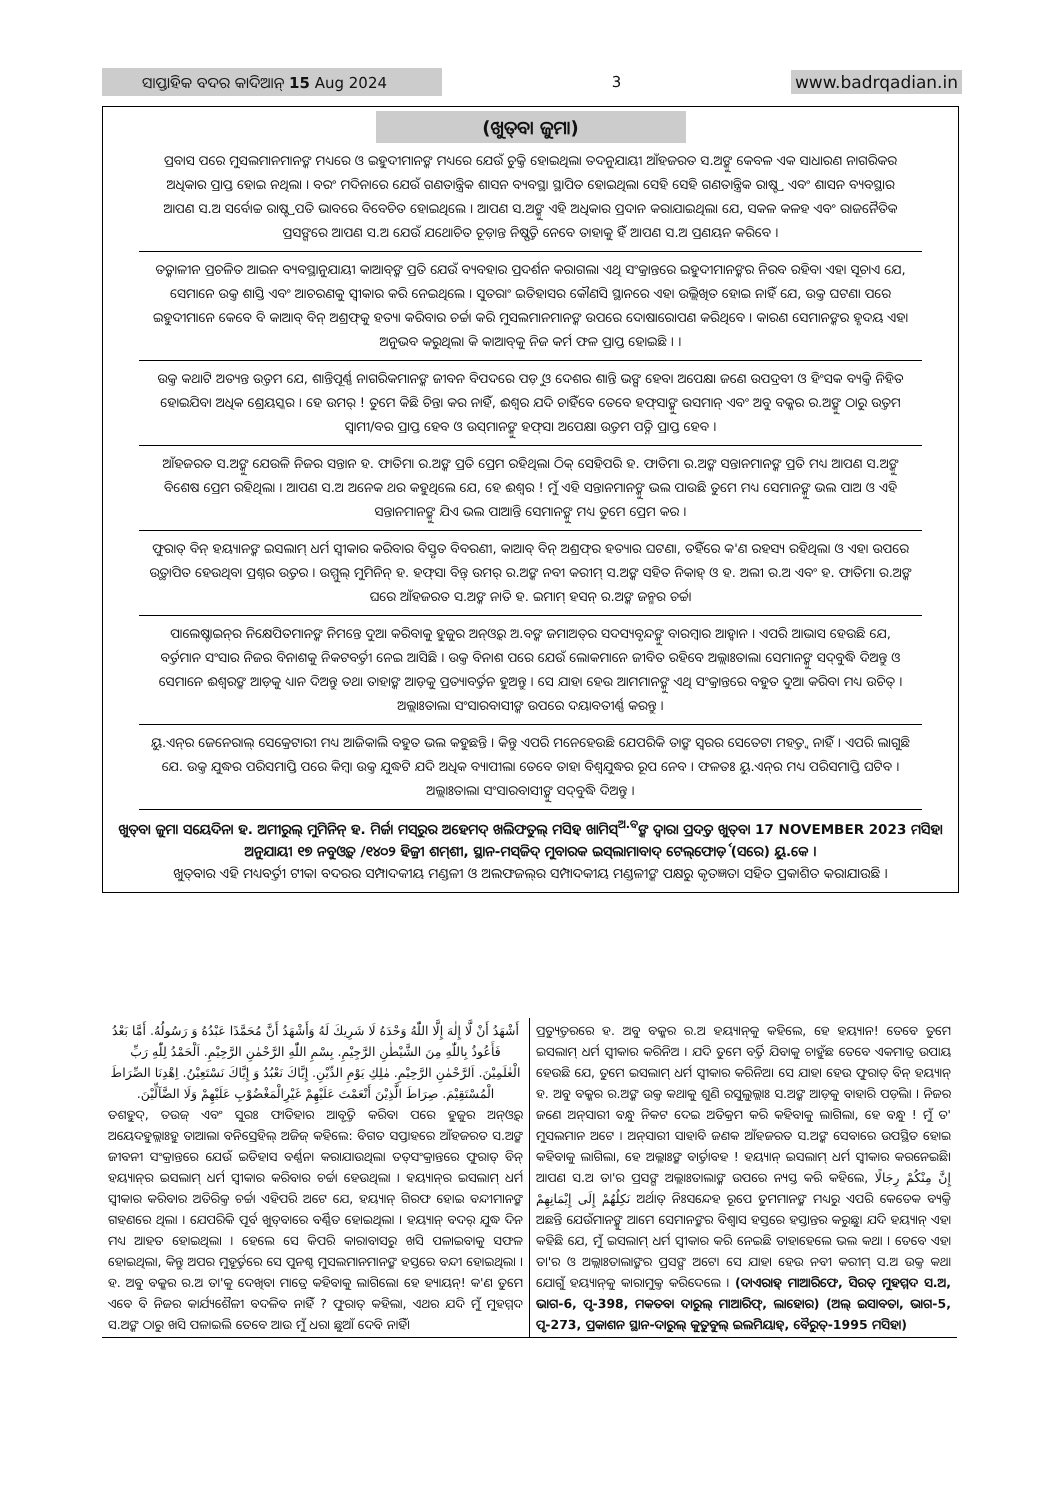ସାପ୍ତାହିକ ବଦର କାଦିଆନ୍ 15 Aug 2024 3 www.badrqadian.in
(ଖୁତ୍‌ବା ଜୁମା)
ପ୍ରବାସ ପରେ ମୁସଲମାନମାନଙ୍କ ମଧ୍ୟରେ ଓ ଇହୁଦୀମାନଙ୍କ ମଧ୍ୟରେ ଯେଉଁ ଚୁକ୍ତି ହୋଇଥିଲା ତଦନୁଯାୟୀ ଆଁହଜରତ ସ.ଅଙ୍କୁ କେବଳ ଏକ ସାଧାରଣ ନାଗରିକର ଅଧିକାର ପ୍ରାପ୍ତ ହୋଇ ନଥିଲା । ବରଂ ମଦିନାରେ ଯେଉଁ ଗଣତାନ୍ତ୍ରିକ ଶାସନ ବ୍ୟବସ୍ଥା ସ୍ଥାପିତ ହୋଇଥିଲା ସେହି ସେହି ଗଣତାନ୍ତ୍ରିକ ରାଷ୍ଟ୍ର ଏବଂ ଶାସନ ବ୍ୟବସ୍ଥାର ଆପଣ ସ.ଅ ସର୍ବୋଚ୍ଚ ରାଷ୍ଟ୍ରପତି ଭାବରେ ବିବେଚିତ ହୋଇଥିଲେ । ଆପଣ ସ.ଅଙ୍କୁ ଏହି ଅଧିକାର ପ୍ରଦାନ କରାଯାଇଥିଲା ଯେ, ସକଳ କଳହ ଏବଂ ରାଜନୈତିକ ପ୍ରସଙ୍ଗରେ ଆପଣ ସ.ଅ ଯେଉଁ ଯଥୋଚିତ ଚୂଡ଼ାନ୍ତ ନିଷ୍ପତ୍ତି ନେବେ ତାହାକୁ ହିଁ ଆପଣ ସ.ଅ ପ୍ରଣୟନ କରିବେ ।
ତତ୍କାଳୀନ ପ୍ରଚଳିତ ଆଇନ ବ୍ୟବସ୍ଥାନୁଯାୟୀ କାଆବ୍‌ଙ୍କ ପ୍ରତି ଯେଉଁ ବ୍ୟବହାର ପ୍ରଦର୍ଶନ କରାଗଲା ଏଥି ସଂକ୍ରାନ୍ତରେ ଇହୁଦୀମାନଙ୍କର ନିରବ ରହିବା ଏହା ସୂଚାଏ ଯେ, ସେମାନେ ଉକ୍ତ ଶାସ୍ତି ଏବଂ ଆଚରଣକୁ ସ୍ୱୀକାର କରି ନେଇଥିଲେ । ସୁତରାଂ ଇତିହାସର କୌଣସି ସ୍ଥାନରେ ଏହା ଉଲ୍ଲିଖିତ ହୋଇ ନାହିଁ ଯେ, ଉକ୍ତ ଘଟଣା ପରେ ଇହୁଦୀମାନେ କେବେ ବି କାଆବ୍ ବିନ୍ ଅଶ୍ରଫ୍‌କୁ ହତ୍ୟା କରିବାର ଚର୍ଚ୍ଚା କରି ମୁସଲମାନମାନଙ୍କ ଉପରେ ଦୋଷାରୋପଣ କରିଥିବେ । କାରଣ ସେମାନଙ୍କର ହୃଦୟ ଏହା ଅନୁଭବ କରୁଥିଲା କି କାଆବ୍‌କୁ ନିଜ କର୍ମ ଫଳ ପ୍ରାପ୍ତ ହୋଇଛି । ।
ଉକ୍ତ କଥାଟି ଅତ୍ୟନ୍ତ ଉତ୍ତମ ଯେ, ଶାନ୍ତିପୂର୍ଣ୍ଣ ନାଗରିକମାନଙ୍କ ଜୀବନ ବିପଦରେ ପଡ଼ୁ ଓ ଦେଶର ଶାନ୍ତି ଭଙ୍ଗ ହେବା ଅପେକ୍ଷା ଜଣେ ଉପଦ୍ରବୀ ଓ ହିଂସକ ବ୍ୟକ୍ତି ନିହିତ ହୋଇଯିବା ଅଧିକ ଶ୍ରେୟସ୍କର । ହେ ଉମର୍ ! ତୁମେ କିଛି ଚିନ୍ତା କର ନାହିଁ, ଈଶ୍ୱର ଯଦି ଚାହିଁବେ ତେବେ ହଫ୍‌ସାଙ୍କୁ ଉସମାନ୍ ଏବଂ ଅବୁ ବକ୍କର ର.ଅଙ୍କୁ ଠାରୁ ଉତ୍ତମ ସ୍ୱାମୀ/ବର ପ୍ରାପ୍ତ ହେବ ଓ ଉସ୍‌ମାନଙ୍କୁ ହଫ୍‌ସା ଅପେକ୍ଷା ଉତ୍ତମ ପତ୍ନି ପ୍ରାପ୍ତ ହେବ ।
ଆଁହଜରତ ସ.ଅଙ୍କୁ ଯେଉଳି ନିଜର ସନ୍ତାନ ହ. ଫାତିମା ର.ଅଙ୍କ ପ୍ରତି ପ୍ରେମ ରହିଥିଲା ଠିକ୍ ସେହିପରି ହ. ଫାତିମା ର.ଅଙ୍କ ସନ୍ତାନମାନଙ୍କ ପ୍ରତି ମଧ୍ୟ ଆପଣ ସ.ଅଙ୍କୁ ବିଶେଷ ପ୍ରେମ ରହିଥିଲା । ଆପଣ ସ.ଅ ଅନେକ ଥର କହୁଥିଲେ ଯେ, ହେ ଈଶ୍ୱର ! ମୁଁ ଏହି ସନ୍ତାନମାନଙ୍କୁ ଭଲ ପାଉଛି ତୁମେ ମଧ୍ୟ ସେମାନଙ୍କୁ ଭଲ ପାଅ ଓ ଏହି ସନ୍ତାନମାନଙ୍କୁ ଯିଏ ଭଲ ପାଆନ୍ତି ସେମାନଙ୍କୁ ମଧ୍ୟ ତୁମେ ପ୍ରେମ କର ।
ଫୁରାତ୍ ବିନ୍ ହୟ୍ୟାନଙ୍କ ଇସଲାମ୍ ଧର୍ମ ସ୍ୱୀକାର କରିବାର ବିସ୍ତୃତ ବିବରଣୀ, କାଆବ୍ ବିନ୍ ଅଶ୍ରଫ୍‌ର ହତ୍ୟାର ଘଟଣା, ତହିଁରେ କ'ଣ ରହସ୍ୟ ରହିଥିଲା ଓ ଏହା ଉପରେ ଉତ୍ଥାପିତ ହେଉଥିବା ପ୍ରଶ୍ନର ଉତ୍ତର । ଉମ୍ମୁଲ୍ ମୁମିନିନ୍ ହ. ହଫ୍‌ସା ବିନ୍ତ୍ ଉମର୍ ର.ଅଙ୍କ ନବୀ କରୀମ୍ ସ.ଅଙ୍କ ସହିତ ନିକାହ୍ ଓ ହ. ଅଲୀ ର.ଅ ଏବଂ ହ. ଫାତିମା ର.ଅଙ୍କ ଘରେ ଆଁହଜରତ ସ.ଅଙ୍କ ନାତି ହ. ଇମାମ୍ ହସନ୍ ର.ଅଙ୍କ ଜନ୍ମର ଚର୍ଚ୍ଚା
ପାଲେଷ୍ଟାଇନ୍‌ର ନିକ୍ଷେପିତମାନଙ୍କ ନିମନ୍ତେ ଦୁଆ କରିବାକୁ ହୁଜୁର ଅନ୍‌ଓ୍ୱର୍ ଅ.ବଙ୍କ ଜମାଅତ୍‌ର ସଦସ୍ୟବୃନ୍ଦଙ୍କୁ ବାରମ୍ବାର ଆହ୍ୱାନ । ଏପରି ଆଭାସ ହେଉଛି ଯେ, ବର୍ତ୍ତମାନ ସଂସାର ନିଜର ବିନାଶକୁ ନିକଟବର୍ତ୍ତୀ ନେଇ ଆସିଛି । ଉକ୍ତ ବିନାଶ ପରେ ଯେଉଁ ଲୋକମାନେ ଜୀବିତ ରହିବେ ଅଲ୍ଲାଃତାଲା ସେମାନଙ୍କୁ ସଦ୍‌ବୁଦ୍ଧି ଦିଅନ୍ତୁ ଓ ସେମାନେ ଈଶ୍ୱରଙ୍କ ଆଡ଼କୁ ଧ୍ୟାନ ଦିଅନ୍ତୁ ତଥା ତାହାଙ୍କ ଆଡ଼କୁ ପ୍ରତ୍ୟାବର୍ତ୍ତନ ହୁଅନ୍ତୁ । ସେ ଯାହା ହେଉ ଆମମାନଙ୍କୁ ଏଥି ସଂକ୍ରାନ୍ତରେ ବହୁତ ଦୁଆ କରିବା ମଧ୍ୟ ଉଚିତ୍ । ଅଲ୍ଲାଃତାଲା ସଂସାରବାସୀଙ୍କ ଉପରେ ଦୟାବତୀର୍ଣ୍ଣ କରନ୍ତୁ ।
ୟୁ.ଏନ୍‌ର ଜେନେରାଲ୍ ସେକ୍ରେଟାରୀ ମଧ୍ୟ ଆଜିକାଲି ବହୁତ ଭଲ କହୁଛନ୍ତି । କିନ୍ତୁ ଏପରି ମନେହେଉଛି ଯେପରିକି ତାଙ୍କ ସ୍ୱରର ସେତେଟା ମହତ୍ତ୍ୱ ନାହିଁ । ଏପରି ଲାଗୁଛି ଯେ. ଉକ୍ତ ଯୁଦ୍ଧର ପରିସମାପ୍ତି ପରେ କିମ୍ବା ଉକ୍ତ ଯୁଦ୍ଧଟି ଯଦି ଅଧିକ ବ୍ୟାପୀଲା ତେବେ ତାହା ବିଶ୍ୱଯୁଦ୍ଧର ରୂପ ନେବ । ଫଳତଃ ୟୁ.ଏନ୍‌ର ମଧ୍ୟ ପରିସମାପ୍ତି ଘଟିବ । ଅଲ୍ଲାଃତାଲା ସଂସାରବାସୀଙ୍କୁ ସଦ୍‌ବୁଦ୍ଧି ଦିଅନ୍ତୁ ।
ଖୁତ୍‌ବା ଜୁମା ସୟେଦିନା ହ. ଅମୀରୁଲ୍ ମୁମିନିନ୍ ହ. ମିର୍ଜା ମସ୍‌ରୁର ଅହେମଦ୍ ଖଲିଫତୁଲ୍ ମସିହ୍ ଖାମିସ୍<sup>ଅ.ବ</sup>ଙ୍କ ଦ୍ୱାରା ପ୍ରଦତ୍ତ ଖୁତ୍‌ବା 17 NOVEMBER 2023 ମସିହା ଅନୁଯାୟୀ ୧୭ ନବୁଓ୍ୱତ୍ /୧୪୦୨ ହିଜ୍ରୀ ଶମ୍‌ଶୀ, ସ୍ଥାନ-ମସ୍‌ଜିଦ୍ ମୁବାରକ ଇସ୍‌ଲାମାବାଦ୍ ଟେଲ୍‌ଫୋର୍ଡ଼ (ସରେ) ୟୁ.କେ ।
ଖୁତ୍‌ବାର ଏହି ମଧ୍ୟବର୍ତ୍ତୀ ଟୀକା ବଦରର ସମ୍ପାଦକୀୟ ମଣ୍ଡଳୀ ଓ ଅଲଫଜଲ୍‌ର ସମ୍ପାଦକୀୟ ମଣ୍ଡଳୀଙ୍କ ପକ୍ଷରୁ କୃତଜ୍ଞତା ସହିତ ପ୍ରକାଶିତ କରାଯାଉଛି ।
أَشْهَدُ أَنْ لَّا إِلٰهَ إِلَّا اللّٰهُ وَحْدَهُ لَا شَرِيكَ لَهُ وَأَشْهَدُ أَنَّ مُحَمَّدًا عَبْدُهُ وَ رَسُولُهُ. أَمَّا بَعْدُ فَأَعُوذُ بِاللّٰهِ مِنَ الشَّيْطٰنِ الرَّجِيْمِ. بِسْمِ اللّٰهِ الرَّحْمٰنِ الرَّحِيْمِ. اَلْحَمْدُ لِلّٰهِ رَبِّ الْعٰلَمِيْنَ. اَلرَّحْمٰنِ الرَّحِيْمِ. مٰلِكِ يَوْمِ الدِّيْنِ. إِيَّاكَ نَعْبُدُ وَ إِيَّاكَ نَسْتَعِيْنُ. اِهْدِنَا الصِّرَاطَ الْمُسْتَقِيْمَ. صِرَاطَ الَّذِيْنَ أَنْعَمْتَ عَلَيْهِمْ غَيْرِالْمَغْضُوْبِ عَلَيْهِمْ وَلَا الضَّآلِّيْنَ.
ତଶହୁଦ୍, ତଉଜ୍ ଏବଂ ସୁରଃ ଫାତିହାର ଆବୃତ୍ତି କରିବା ପରେ ହୁଜୁର ଅନ୍‌ଓ୍ୱର୍ ଅୟେଦହୁଲ୍ଲାଃହୁ ତାଆଲା ବନିସ୍ରେହିଲ୍ ଅଜିଜ୍ କହିଲେ: ବିଗତ ସପ୍ତାହରେ ଆଁହଜରତ ସ.ଅଙ୍କ ଜୀବନୀ ସଂକ୍ରାନ୍ତରେ ଯେଉଁ ଇତିହାସ ବର୍ଣ୍ଣନା କରାଯାଉଥିଲା ତତ୍‌ସଂକ୍ରାନ୍ତରେ ଫୁରାତ୍ ବିନ୍ ହୟ୍ୟାନ୍‌ର ଇସଲାମ୍ ଧର୍ମ ସ୍ୱୀକାର କରିବାର ଚର୍ଚ୍ଚା ହେଉଥିଲା । ହୟ୍ୟାନ୍‌ର ଇସଲାମ୍ ଧର୍ମ ସ୍ୱୀକାର କରିବାର ଅତିରିକ୍ତ ଚର୍ଚ୍ଚା ଏହିପରି ଅଟେ ଯେ, ହୟ୍ୟାନ୍ ଗିରଫ ହୋଇ ବନ୍ଦୀମାନଙ୍କ ଗହଣରେ ଥିଲା । ଯେପରିକି ପୂର୍ବ ଖୁତ୍‌ବାରେ ବର୍ଣ୍ଣିତ ହୋଇଥିଲା । ହୟ୍ୟାନ୍ ବଦର୍ ଯୁଦ୍ଧ ଦିନ ମଧ୍ୟ ଆହତ ହୋଇଥିଲା । ହେଲେ ସେ କିପରି କାରାବାସରୁ ଖସି ପଳାଇବାକୁ ସଫଳ ହୋଇଥିଲା, କିନ୍ତୁ ଅପର ମୁହୂର୍ତ୍ତରେ ସେ ପୁନଶ୍ଚ ମୁସଲମାନମାନଙ୍କ ହସ୍ତରେ ବନ୍ଦୀ ହୋଇଥିଲା । ହ. ଅବୁ ବକ୍କର ର.ଅ ତା'କୁ ଦେଖିବା ମାତ୍ରେ କହିବାକୁ ଲାଗିଲେ। ହେ ହ୍ୟାୟନ୍! କ'ଣ ତୁମେ ଏବେ ବି ନିଜର କାର୍ଯ୍ୟଶୈଳୀ ବଦଳିବ ନାହିଁ ? ଫୁରାତ୍ କହିଲା, ଏଥର ଯଦି ମୁଁ ମୁହମ୍ମଦ ସ.ଅଙ୍କ ଠାରୁ ଖସି ପଳାଇଲି ତେବେ ଆଉ ମୁଁ ଧରା ଛୁଆଁ ଦେବି ନାହିଁ।
ପ୍ରତ୍ୟୁତ୍ତରରେ ହ. ଅବୁ ବକ୍କର ର.ଅ ହୟ୍ୟାନ୍‌କୁ କହିଲେ, ହେ ହୟ୍ୟାନ! ତେବେ ତୁମେ ଇସଲାମ୍ ଧର୍ମ ସ୍ୱୀକାର କରିନିଅ । ଯଦି ତୁମେ ବର୍ତ୍ତି ଯିବାକୁ ଚାହୁଁଛ ତେବେ ଏକମାତ୍ର ଉପାୟ ହେଉଛି ଯେ, ତୁମେ ଇସଲାମ୍ ଧର୍ମ ସ୍ୱୀକାର କରିନିଅ। ସେ ଯାହା ହେଉ ଫୁରାତ୍ ବିନ୍ ହୟ୍ୟାନ୍ ହ. ଅବୁ ବକ୍କର ର.ଅଙ୍କ ଉକ୍ତ କଥାକୁ ଶୁଣି ରସୁଲୁଲ୍ଲାଃ ସ.ଅଙ୍କ ଆଡ଼କୁ ବାହାରି ପଡ଼ିଲା । ନିଜର ଜଣେ ଅନ୍‌ସାରୀ ବନ୍ଧୁ ନିକଟ ଦେଇ ଅତିକ୍ରମ କରି କହିବାକୁ ଲାଗିଲା, ହେ ବନ୍ଧୁ ! ମୁଁ ତ' ମୁସଲମାନ ଅଟେ । ଅନ୍‌ସାରୀ ସାହାବି ଜଣକ ଆଁହଜରତ ସ.ଅଙ୍କ ସେବାରେ ଉପସ୍ଥିତ ହୋଇ କହିବାକୁ ଲାଗିଲା, ହେ ଅଲ୍ଲାଃଙ୍କ ବାର୍ତ୍ତାବହ ! ହୟ୍ୟାନ୍ ଇସଲାମ୍ ଧର୍ମ ସ୍ୱୀକାର କରନେଇଛି। ଆପଣ ସ.ଅ ତା'ର ପ୍ରସଙ୍ଗ ଅଲ୍ଲାଃତାଲାଙ୍କ ଉପରେ ନ୍ୟସ୍ତ କରି କହିଲେ, إِنَّ مِنْكُمْ رِجَالًا نَكِلُهُمْ إِلَى إِيْمَانِهِمْ ଅର୍ଥାତ୍ ନିଃସନ୍ଦେହ ରୂପେ ତୁମମାନଙ୍କ ମଧ୍ୟରୁ ଏପରି କେତେକ ବ୍ୟକ୍ତି ଅଛନ୍ତି ଯେଉଁମାନଙ୍କୁ ଆମେ ସେମାନଙ୍କର ବିଶ୍ୱାସ ହସ୍ତରେ ହସ୍ତାନ୍ତର କରୁଛୁ। ଯଦି ହୟ୍ୟାନ୍ ଏହା କହିଛି ଯେ, ମୁଁ ଇସଲାମ୍ ଧର୍ମ ସ୍ୱୀକାର କରି ନେଇଛି ତାହାହେଲେ ଭଲ କଥା । ତେବେ ଏହା ତା'ର ଓ ଅଲ୍ଲାଃତାଲାଙ୍କର ପ୍ରସଙ୍ଗ ଅଟେ। ସେ ଯାହା ହେଉ ନବୀ କରୀମ୍ ସ.ଅ ଉକ୍ତ କଥା ଯୋଗୁଁ ହୟ୍ୟାନ୍‌କୁ କାରାମୁକ୍ତ କରିଦେଲେ । (ଦାଏରାହ୍ ମାଆରିଫେ, ସିରତ୍ ମୁହମ୍ମଦ ସ.ଅ, ଭାଗ-6, ପୃ-398, ମକତବା ଦାରୁଲ୍ ମାଆରିଫ୍, ଲାହୋର) (ଅଲ୍ ଇସାବତା, ଭାଗ-5, ପୃ-273, ପ୍ରକାଶନ ସ୍ଥାନ-ଦାରୁଲ୍ କୁତୁବୁଲ୍ ଇଲମିୟାହ୍, ବୈରୁତ୍-1995 ମସିହା)